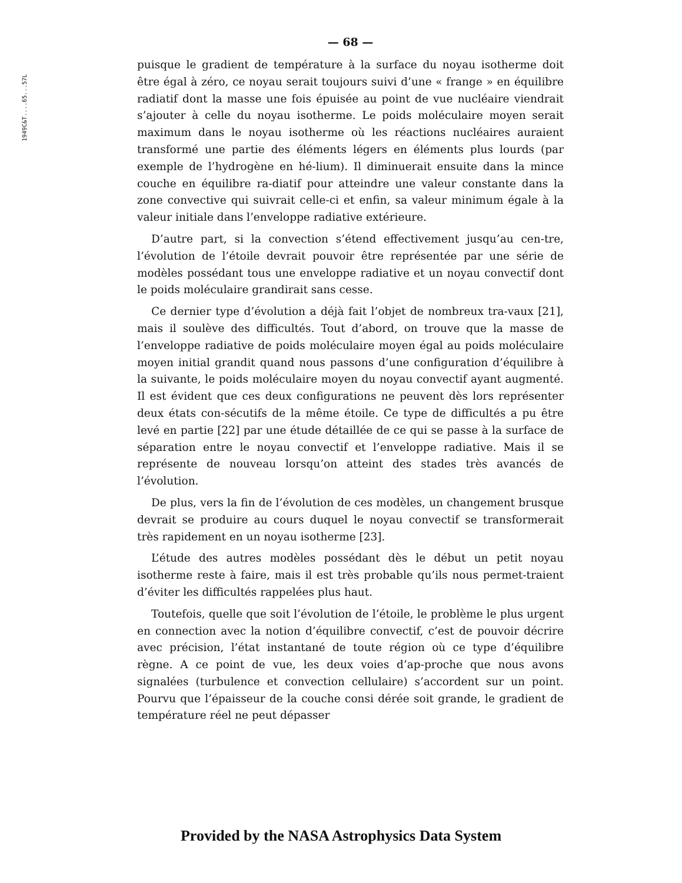1949C&T....65...57L
— 68 —
puisque le gradient de température à la surface du noyau isotherme doit être égal à zéro, ce noyau serait toujours suivi d’une « frange » en équilibre radiatif dont la masse une fois épuisée au point de vue nucléaire viendrait s’ajouter à celle du noyau isotherme. Le poids moléculaire moyen serait maximum dans le noyau isotherme où les réactions nucléaires auraient transformé une partie des éléments légers en éléments plus lourds (par exemple de l’hydrogène en hé-lium). Il diminuerait ensuite dans la mince couche en équilibre ra-diatif pour atteindre une valeur constante dans la zone convective qui suivrait celle-ci et enfin, sa valeur minimum égale à la valeur initiale dans l’enveloppe radiative extérieure.
D’autre part, si la convection s’étend effectivement jusqu’au cen-tre, l’évolution de l’étoile devrait pouvoir être représentée par une série de modèles possédant tous une enveloppe radiative et un noyau convectif dont le poids moléculaire grandirait sans cesse.
Ce dernier type d’évolution a déjà fait l’objet de nombreux tra-vaux [21], mais il soulève des difficultés. Tout d’abord, on trouve que la masse de l’enveloppe radiative de poids moléculaire moyen égal au poids moléculaire moyen initial grandit quand nous passons d’une configuration d’équilibre à la suivante, le poids moléculaire moyen du noyau convectif ayant augmenté. Il est évident que ces deux configurations ne peuvent dès lors représenter deux états con-sécutifs de la même étoile. Ce type de difficultés a pu être levé en partie [22] par une étude détaillée de ce qui se passe à la surface de séparation entre le noyau convectif et l’enveloppe radiative. Mais il se représente de nouveau lorsqu’on atteint des stades très avancés de l’évolution.
De plus, vers la fin de l’évolution de ces modèles, un changement brusque devrait se produire au cours duquel le noyau convectif se transformerait très rapidement en un noyau isotherme [23].
L’étude des autres modèles possédant dès le début un petit noyau isotherme reste à faire, mais il est très probable qu’ils nous permet-traient d’éviter les difficultés rappelées plus haut.
Toutefois, quelle que soit l’évolution de l’étoile, le problème le plus urgent en connection avec la notion d’équilibre convectif, c’est de pouvoir décrire avec précision, l’état instantané de toute région où ce type d’équilibre règne. A ce point de vue, les deux voies d’ap-proche que nous avons signalées (turbulence et convection cellulaire) s’accordent sur un point. Pourvu que l’épaisseur de la couche consi dérée soit grande, le gradient de température réel ne peut dépasser
Provided by the NASA Astrophysics Data System